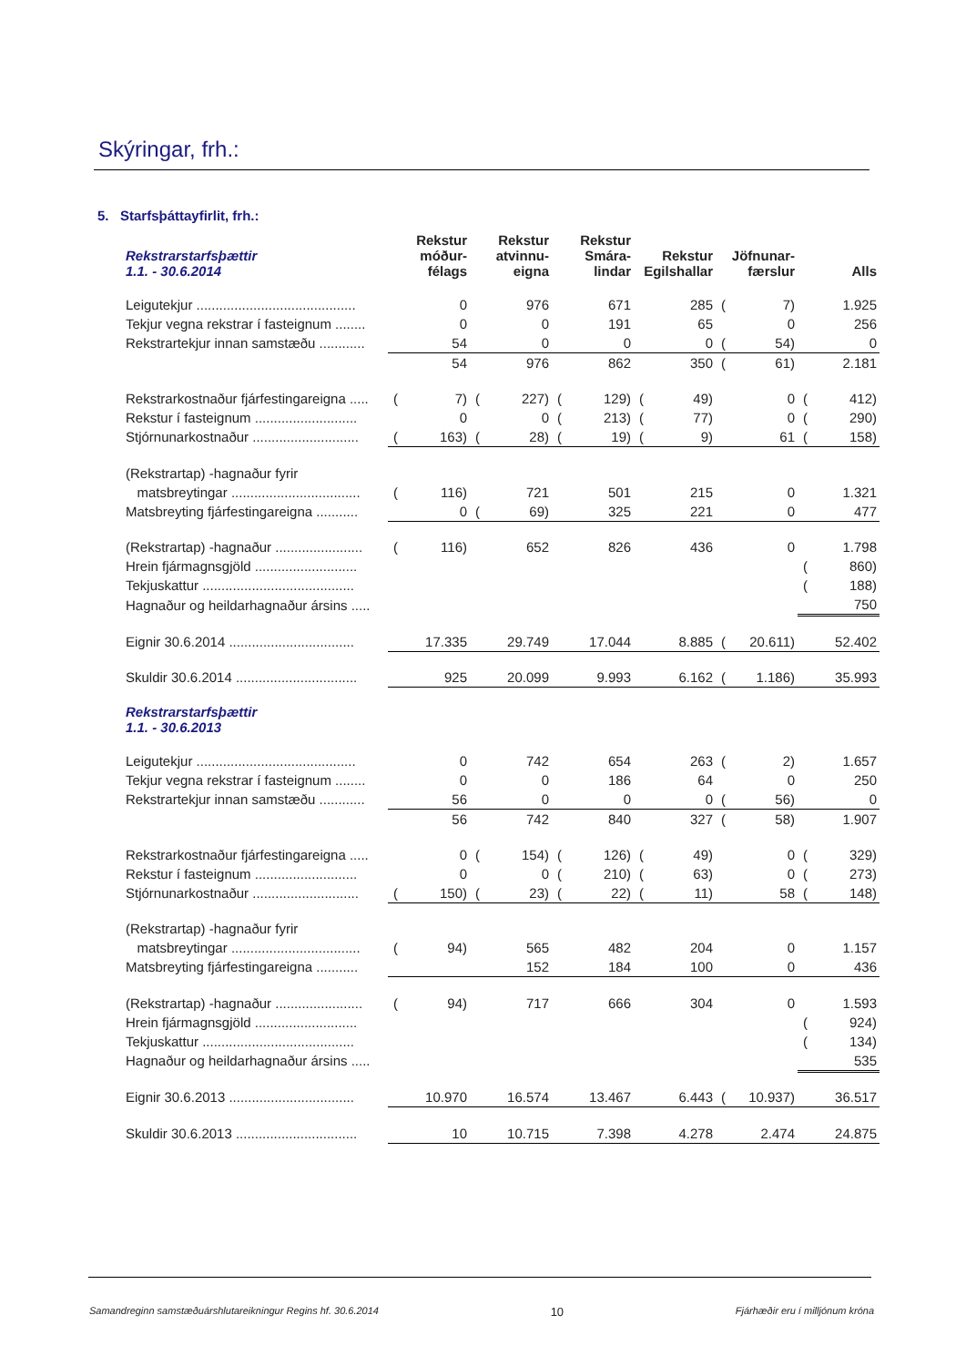Skýringar, frh.:
5. Starfsþáttayfirlit, frh.:
| Rekstrarstarfsþættir 1.1. - 30.6.2014 | Rekstur móður- félags | | Rekstur atvinnu- eigna | | Rekstur Smára- lindar | | Rekstur Egilshallar | | Jöfnunar- færslur | | Alls | |
| --- | --- | --- | --- | --- | --- | --- | --- | --- | --- | --- | --- | --- |
| Leigutekjur .......................................... | | 0 | | 976 | | 671 | | 285 | ( | 7) | | 1.925 |
| Tekjur vegna rekstrar í fasteignum ........ | | 0 | | 0 | | 191 | | 65 | | 0 | | 256 |
| Rekstrartekjur innan samstæðu ............ | | 54 | | 0 | | 0 | | 0 | ( | 54) | | 0 |
| | | 54 | | 976 | | 862 | | 350 | ( | 61) | | 2.181 |
| Rekstrarkostnaður fjárfestingareigna ..... | ( | 7) | ( | 227) | ( | 129) | ( | 49) | | 0 | ( | 412) |
| Rekstur í fasteignum ........................... | | 0 | | 0 | ( | 213) | ( | 77) | | 0 | ( | 290) |
| Stjórnunarkostnaður ............................ | ( | 163) | ( | 28) | ( | 19) | ( | 9) | | 61 | ( | 158) |
| (Rekstrartap) -hagnaður fyrir | | | | | | | | | | | | |
| matsbreytingar .................................. | ( | 116) | | 721 | | 501 | | 215 | | 0 | | 1.321 |
| Matsbreyting fjárfestingareigna ........... | | 0 | ( | 69) | | 325 | | 221 | | 0 | | 477 |
| (Rekstrartap) -hagnaður ....................... | ( | 116) | | 652 | | 826 | | 436 | | 0 | | 1.798 |
| Hrein fjármagnsgjöld ........................... | | | | | | | | | | | ( | 860) |
| Tekjuskattur ........................................ | | | | | | | | | | | ( | 188) |
| Hagnaður og heildarhagnaður ársins ..... | | | | | | | | | | | | 750 |
| Eignir 30.6.2014 ................................. | | 17.335 | | 29.749 | | 17.044 | | 8.885 | ( | 20.611) | | 52.402 |
| Skuldir 30.6.2014 ................................ | | 925 | | 20.099 | | 9.993 | | 6.162 | ( | 1.186) | | 35.993 |
| Rekstrarstarfsþættir 1.1. - 30.6.2013 | | | | | | | | | | | | |
| Leigutekjur .......................................... | | 0 | | 742 | | 654 | | 263 | ( | 2) | | 1.657 |
| Tekjur vegna rekstrar í fasteignum ........ | | 0 | | 0 | | 186 | | 64 | | 0 | | 250 |
| Rekstrartekjur innan samstæðu ............ | | 56 | | 0 | | 0 | | 0 | ( | 56) | | 0 |
| | | 56 | | 742 | | 840 | | 327 | ( | 58) | | 1.907 |
| Rekstrarkostnaður fjárfestingareigna ..... | | 0 | ( | 154) | ( | 126) | ( | 49) | | 0 | ( | 329) |
| Rekstur í fasteignum ........................... | | 0 | | 0 | ( | 210) | ( | 63) | | 0 | ( | 273) |
| Stjórnunarkostnaður ............................ | ( | 150) | ( | 23) | ( | 22) | ( | 11) | | 58 | ( | 148) |
| (Rekstrartap) -hagnaður fyrir | | | | | | | | | | | | |
| matsbreytingar .................................. | ( | 94) | | 565 | | 482 | | 204 | | 0 | | 1.157 |
| Matsbreyting fjárfestingareigna ........... | | | | 152 | | 184 | | 100 | | 0 | | 436 |
| (Rekstrartap) -hagnaður ....................... | ( | 94) | | 717 | | 666 | | 304 | | 0 | | 1.593 |
| Hrein fjármagnsgjöld ........................... | | | | | | | | | | | ( | 924) |
| Tekjuskattur ........................................ | | | | | | | | | | | ( | 134) |
| Hagnaður og heildarhagnaður ársins ..... | | | | | | | | | | | | 535 |
| Eignir 30.6.2013 ................................. | | 10.970 | | 16.574 | | 13.467 | | 6.443 | ( | 10.937) | | 36.517 |
| Skuldir 30.6.2013 ................................ | | 10 | | 10.715 | | 7.398 | | 4.278 | | 2.474 | | 24.875 |
Samandreginn samstæðuárshlutareikningur Regins hf. 30.6.2014 10 Fjárhæðir eru í milljónum króna